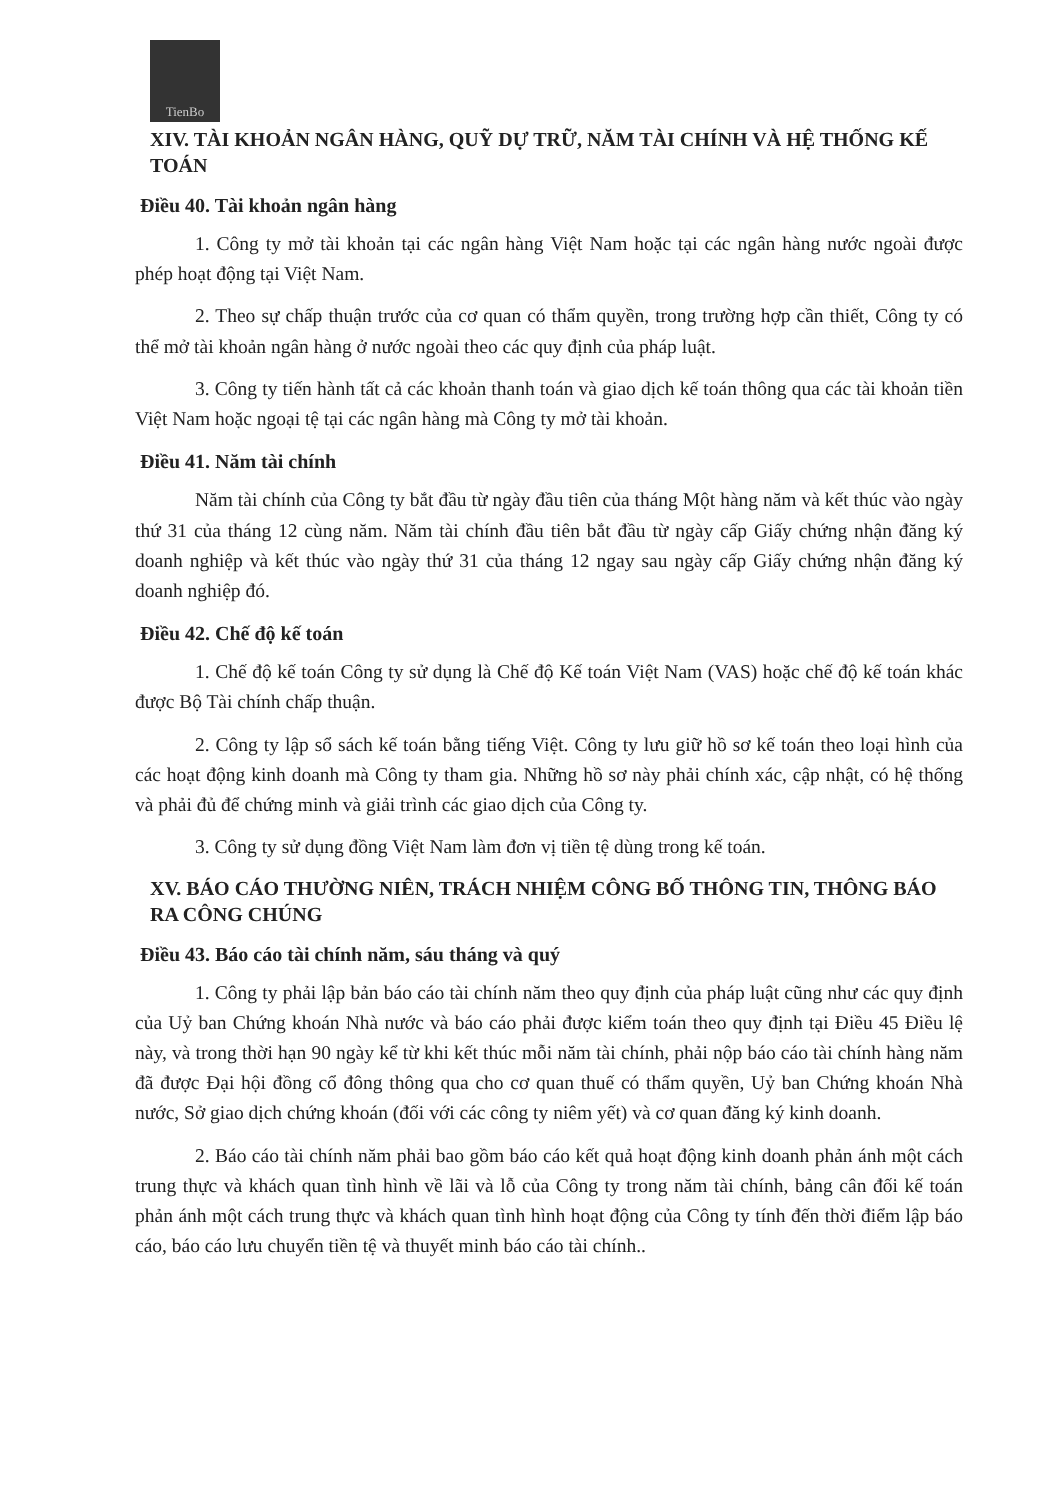TienBo
XIV. TÀI KHOẢN NGÂN HÀNG, QUỸ DỰ TRỮ, NĂM TÀI CHÍNH VÀ HỆ THỐNG KẾ TOÁN
Điều 40. Tài khoản ngân hàng
1. Công ty mở tài khoản tại các ngân hàng Việt Nam hoặc tại các ngân hàng nước ngoài được phép hoạt động tại Việt Nam.
2. Theo sự chấp thuận trước của cơ quan có thẩm quyền, trong trường hợp cần thiết, Công ty có thể mở tài khoản ngân hàng ở nước ngoài theo các quy định của pháp luật.
3. Công ty tiến hành tất cả các khoản thanh toán và giao dịch kế toán thông qua các tài khoản tiền Việt Nam hoặc ngoại tệ tại các ngân hàng mà Công ty mở tài khoản.
Điều 41. Năm tài chính
Năm tài chính của Công ty bắt đầu từ ngày đầu tiên của tháng Một hàng năm và kết thúc vào ngày thứ 31 của tháng 12 cùng năm. Năm tài chính đầu tiên bắt đầu từ ngày cấp Giấy chứng nhận đăng ký doanh nghiệp và kết thúc vào ngày thứ 31 của tháng 12 ngay sau ngày cấp Giấy chứng nhận đăng ký doanh nghiệp đó.
Điều 42. Chế độ kế toán
1. Chế độ kế toán Công ty sử dụng là Chế độ Kế toán Việt Nam (VAS) hoặc chế độ kế toán khác được Bộ Tài chính chấp thuận.
2. Công ty lập sổ sách kế toán bằng tiếng Việt. Công ty lưu giữ hồ sơ kế toán theo loại hình của các hoạt động kinh doanh mà Công ty tham gia. Những hồ sơ này phải chính xác, cập nhật, có hệ thống và phải đủ để chứng minh và giải trình các giao dịch của Công ty.
3. Công ty sử dụng đồng Việt Nam làm đơn vị tiền tệ dùng trong kế toán.
XV. BÁO CÁO THƯỜNG NIÊN, TRÁCH NHIỆM CÔNG BỐ THÔNG TIN, THÔNG BÁO RA CÔNG CHÚNG
Điều 43. Báo cáo tài chính năm, sáu tháng và quý
1. Công ty phải lập bản báo cáo tài chính năm theo quy định của pháp luật cũng như các quy định của Uỷ ban Chứng khoán Nhà nước và báo cáo phải được kiểm toán theo quy định tại Điều 45 Điều lệ này, và trong thời hạn 90 ngày kể từ khi kết thúc mỗi năm tài chính, phải nộp báo cáo tài chính hàng năm đã được Đại hội đồng cổ đông thông qua cho cơ quan thuế có thẩm quyền, Uỷ ban Chứng khoán Nhà nước, Sở giao dịch chứng khoán (đối với các công ty niêm yết) và cơ quan đăng ký kinh doanh.
2. Báo cáo tài chính năm phải bao gồm báo cáo kết quả hoạt động kinh doanh phản ánh một cách trung thực và khách quan tình hình về lãi và lỗ của Công ty trong năm tài chính, bảng cân đối kế toán phản ánh một cách trung thực và khách quan tình hình hoạt động của Công ty tính đến thời điểm lập báo cáo, báo cáo lưu chuyển tiền tệ và thuyết minh báo cáo tài chính..